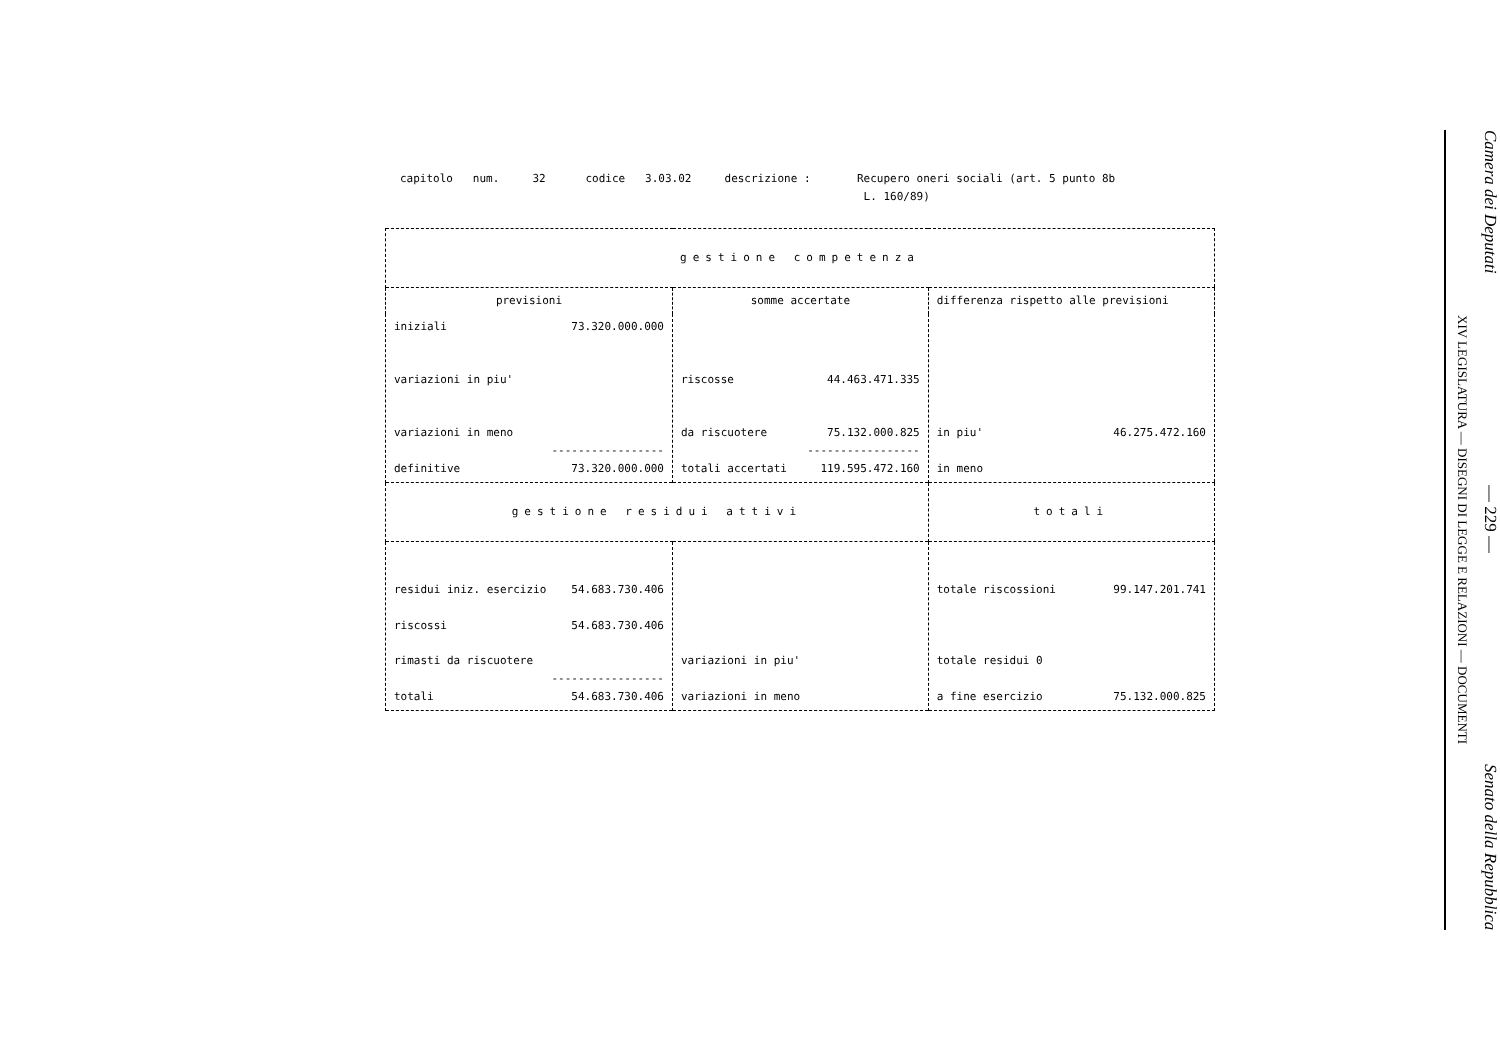capitolo num. 32 codice 3.03.02 descrizione : Recupero oneri sociali (art. 5 punto 8b L. 160/89)
| gestione competenza | | |
| previsioni | somme accertate | differenza rispetto alle previsioni |
| iniziali 73.320.000.000 variazioni in piu' variazioni in meno ----------------- definitive 73.320.000.000 | riscosse 44.463.471.335 da riscuotere 75.132.000.825 ----------------- totali accertati 119.595.472.160 | in piu' 46.275.472.160 in meno |
| gestione residui attivi | | totali |
| residui iniz. esercizio 54.683.730.406 riscossi 54.683.730.406 rimasti da riscuotere ----------------- totali 54.683.730.406 | variazioni in piu' variazioni in meno | totale riscossioni 99.147.201.741 totale residui 0 a fine esercizio 75.132.000.825 |
Camera dei Deputati — 229 — Senato della Repubblica
XIV LEGISLATURA — DISEGNI DI LEGGE E RELAZIONI — DOCUMENTI